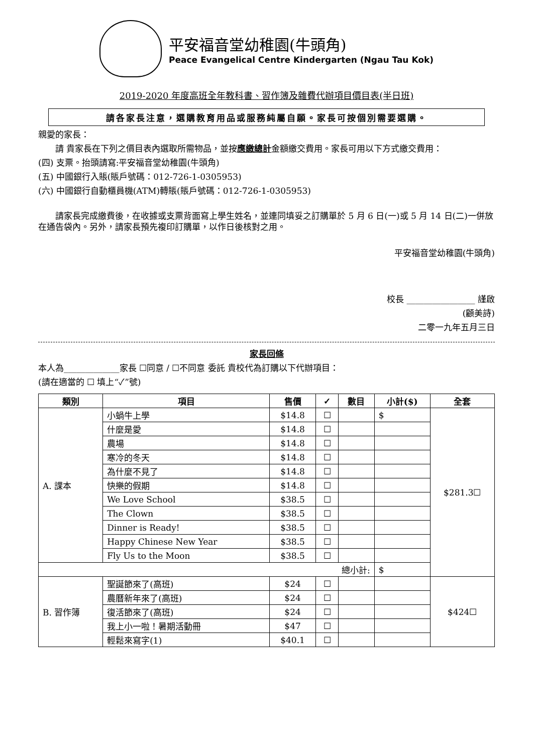平安福音堂幼稚園(牛頭角)
Peace Evangelical Centre Kindergarten (Ngau Tau Kok)
2019-2020 年度高班全年教科書、習作簿及雜費代辦項目價目表(半日班)
請各家長注意，選購教育用品或服務純屬自願。家長可按個別需要選購。
親愛的家長：
　　請 貴家長在下列之價目表內選取所需物品，並按應繳總計金額繳交費用。家長可用以下方式繳交費用：
(四) 支票。抬頭請寫:平安福音堂幼稚園(牛頭角)
(五) 中國銀行入賬(賬戶號碼：012-726-1-0305953)
(六) 中國銀行自動櫃員機(ATM)轉賬(賬戶號碼：012-726-1-0305953)
　　請家長完成繳費後，在收據或支票背面寫上學生姓名，並連同填妥之訂購單於 5 月 6 日(一)或 5 月 14 日(二)一併放在通告袋內。另外，請家長預先複印訂購單，以作日後核對之用。
平安福音堂幼稚園(牛頭角)
校長 ________________ 謹啟
(顧美詩)　　
二零一九年五月三日
家長回條
本人為_____________家長 ☐同意 / ☐不同意 委託 貴校代為訂購以下代辦項目：
(請在適當的 ☐ 填上“✓”號)
| 類別 | 項目 | 售價 | ✓ | 數目 | 小計($) | 全套 |
| --- | --- | --- | --- | --- | --- | --- |
| A. 課本 | 小蝸牛上學 | $14.8 | ☐ | | $ | $281.3☐ |
| | 什麼是愛 | $14.8 | ☐ | | | |
| | 農場 | $14.8 | ☐ | | | |
| | 寒冷的冬天 | $14.8 | ☐ | | | |
| | 為什麼不見了 | $14.8 | ☐ | | | |
| | 快樂的假期 | $14.8 | ☐ | | | |
| | We Love School | $38.5 | ☐ | | | |
| | The Clown | $38.5 | ☐ | | | |
| | Dinner is Ready! | $38.5 | ☐ | | | |
| | Happy Chinese New Year | $38.5 | ☐ | | | |
| | Fly Us to the Moon | $38.5 | ☐ | | | |
| 總小計: | | | | | $ | |
| B. 習作簿 | 聖誕節來了(高班) | $24 | ☐ | | | $424☐ |
| | 農曆新年來了(高班) | $24 | ☐ | | | |
| | 復活節來了(高班) | $24 | ☐ | | | |
| | 我上小一啦！暑期活動冊 | $47 | ☐ | | | |
| | 輕鬆來寫字(1) | $40.1 | ☐ | | | |